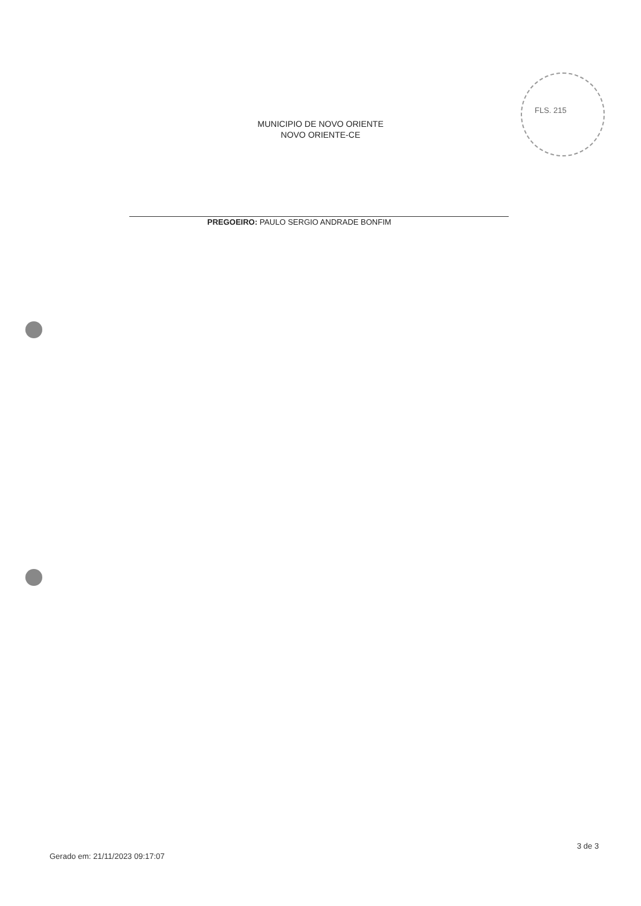FLS. 215
MUNICIPIO DE NOVO ORIENTE
NOVO ORIENTE-CE
PREGOEIRO: PAULO SERGIO ANDRADE BONFIM
3 de 3
Gerado em: 21/11/2023 09:17:07